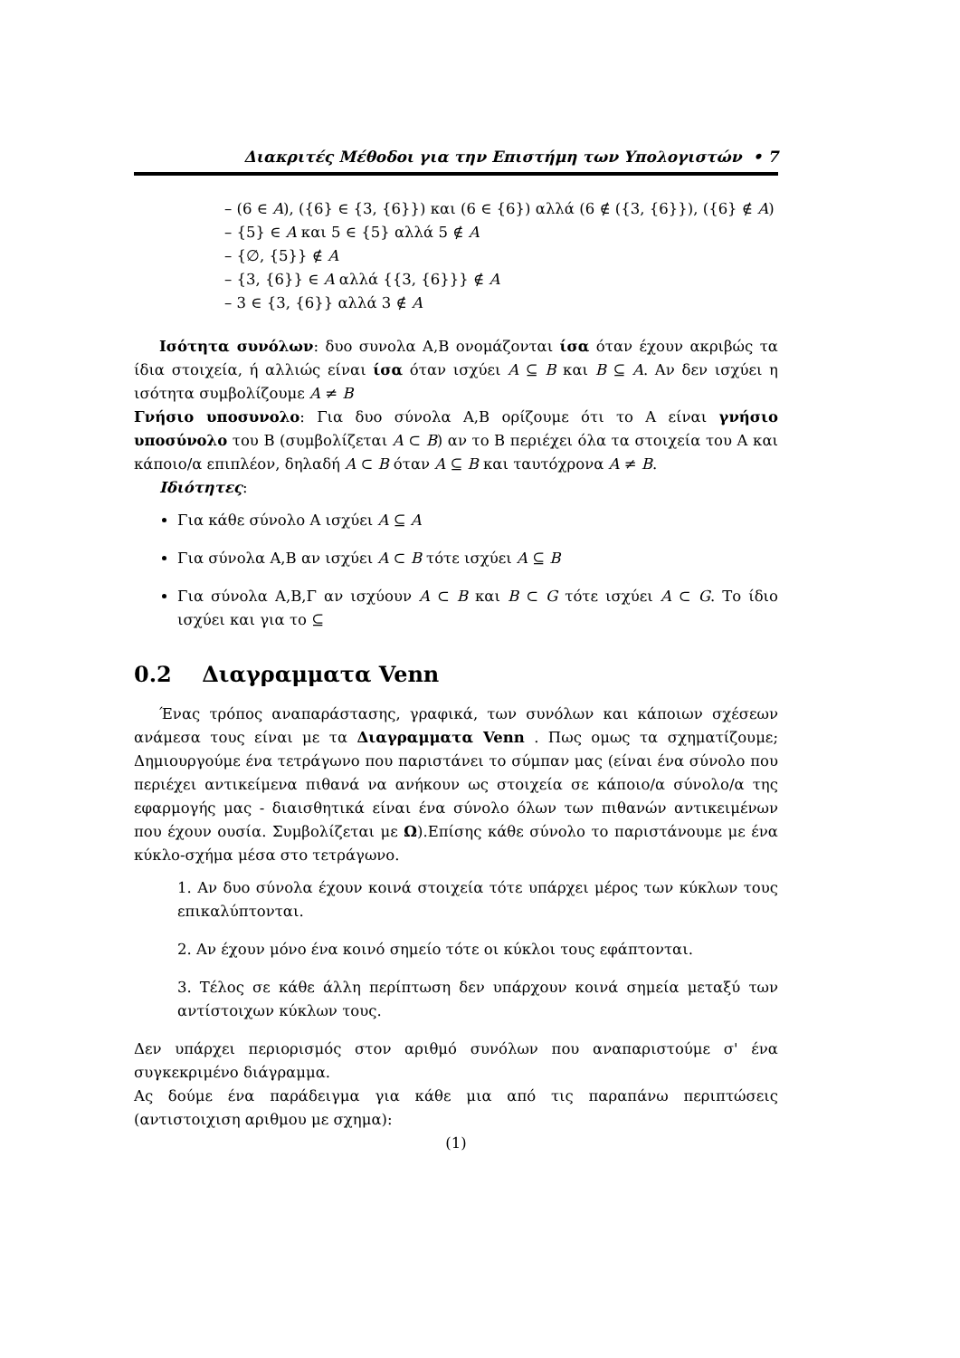Διακριτές Μέθοδοι για την Επιστήμη των Υπολογιστών • 7
– (6 ∈ A), ({6} ∈ {3, {6}}) και (6 ∈ {6}) αλλά (6 ∉ ({3, {6}}), ({6} ∉ A)
– {5} ∈ A και 5 ∈ {5} αλλά 5 ∉ A
– {∅, {5}} ∉ A
– {3, {6}} ∈ A αλλά {{3, {6}}} ∉ A
– 3 ∈ {3, {6}} αλλά 3 ∉ A
Ισότητα συνόλων: δυο συνολα Α,Β ονομάζονται ίσα όταν έχουν ακριβώς τα ίδια στοιχεία, ή αλλιώς είναι ίσα όταν ισχύει A ⊆ B και B ⊆ A. Αν δεν ισχύει η ισότητα συμβολίζουμε A ≠ B
Γνήσιο υποσυνολο: Για δυο σύνολα Α,Β ορίζουμε ότι το Α είναι γνήσιο υποσύνολο του Β (συμβολίζεται A ⊂ B) αν το Β περιέχει όλα τα στοιχεία του Α και κάποιο/α επιπλέον, δηλαδή A ⊂ B όταν A ⊆ B και ταυτόχρονα A ≠ B.
Ιδιότητες:
Για κάθε σύνολο Α ισχύει A ⊆ A
Για σύνολα Α,Β αν ισχύει A ⊂ B τότε ισχύει A ⊆ B
Για σύνολα Α,Β,Γ αν ισχύουν A ⊂ B και B ⊂ G τότε ισχύει A ⊂ G. Το ίδιο ισχύει και για το ⊆
0.2 Διαγραμματα Venn
Ένας τρόπος αναπαράστασης, γραφικά, των συνόλων και κάποιων σχέσεων ανάμεσα τους είναι με τα Διαγραμματα Venn . Πως ομως τα σχηματίζουμε; Δημιουργούμε ένα τετράγωνο που παριστάνει το σύμπαν μας (είναι ένα σύνολο που περιέχει αντικείμενα πιθανά να ανήκουν ως στοιχεία σε κάποιο/α σύνολο/α της εφαρμογής μας - διαισθητικά είναι ένα σύνολο όλων των πιθανών αντικειμένων που έχουν ουσία. Συμβολίζεται με Ω).Επίσης κάθε σύνολο το παριστάνουμε με ένα κύκλο-σχήμα μέσα στο τετράγωνο.
1. Αν δυο σύνολα έχουν κοινά στοιχεία τότε υπάρχει μέρος των κύκλων τους επικαλύπτονται.
2. Αν έχουν μόνο ένα κοινό σημείο τότε οι κύκλοι τους εφάπτονται.
3. Τέλος σε κάθε άλλη περίπτωση δεν υπάρχουν κοινά σημεία μεταξύ των αντίστοιχων κύκλων τους.
Δεν υπάρχει περιορισμός στον αριθμό συνόλων που αναπαριστούμε σ' ένα συγκεκριμένο διάγραμμα.
Ας δούμε ένα παράδειγμα για κάθε μια από τις παραπάνω περιπτώσεις (αντιστοιχιση αριθμου με σχημα):
(1)